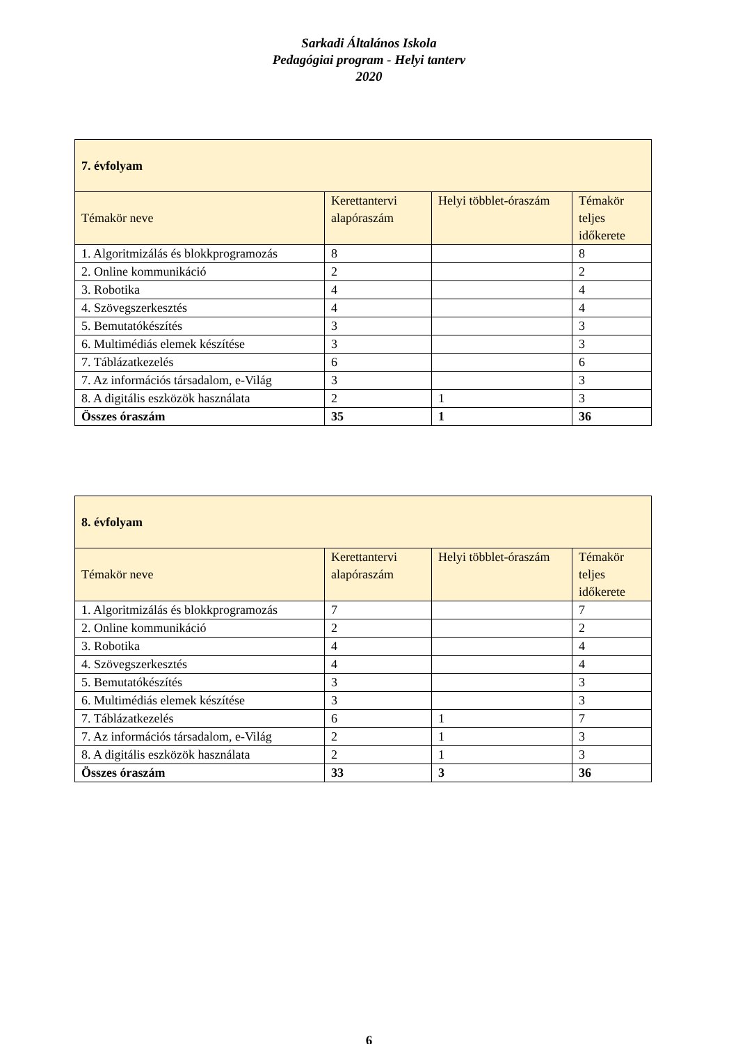Sarkadi Általános Iskola
Pedagógiai program - Helyi tanterv
2020
| 7. évfolyam | | | |
| Témakör neve | Kerettantervi alapóraszám | Helyi többlet-óraszám | Témakör teljes időkerete |
| 1. Algoritmizálás és blokkprogramozás | 8 | | 8 |
| 2. Online kommunikáció | 2 | | 2 |
| 3. Robotika | 4 | | 4 |
| 4. Szövegszerkesztés | 4 | | 4 |
| 5. Bemutatókészítés | 3 | | 3 |
| 6. Multimédiás elemek készítése | 3 | | 3 |
| 7. Táblázatkezelés | 6 | | 6 |
| 7. Az információs társadalom, e-Világ | 3 | | 3 |
| 8. A digitális eszközök használata | 2 | 1 | 3 |
| Összes óraszám | 35 | 1 | 36 |
| 8. évfolyam | | | |
| Témakör neve | Kerettantervi alapóraszám | Helyi többlet-óraszám | Témakör teljes időkerete |
| 1. Algoritmizálás és blokkprogramozás | 7 | | 7 |
| 2. Online kommunikáció | 2 | | 2 |
| 3. Robotika | 4 | | 4 |
| 4. Szövegszerkesztés | 4 | | 4 |
| 5. Bemutatókészítés | 3 | | 3 |
| 6. Multimédiás elemek készítése | 3 | | 3 |
| 7. Táblázatkezelés | 6 | 1 | 7 |
| 7. Az információs társadalom, e-Világ | 2 | 1 | 3 |
| 8. A digitális eszközök használata | 2 | 1 | 3 |
| Összes óraszám | 33 | 3 | 36 |
6